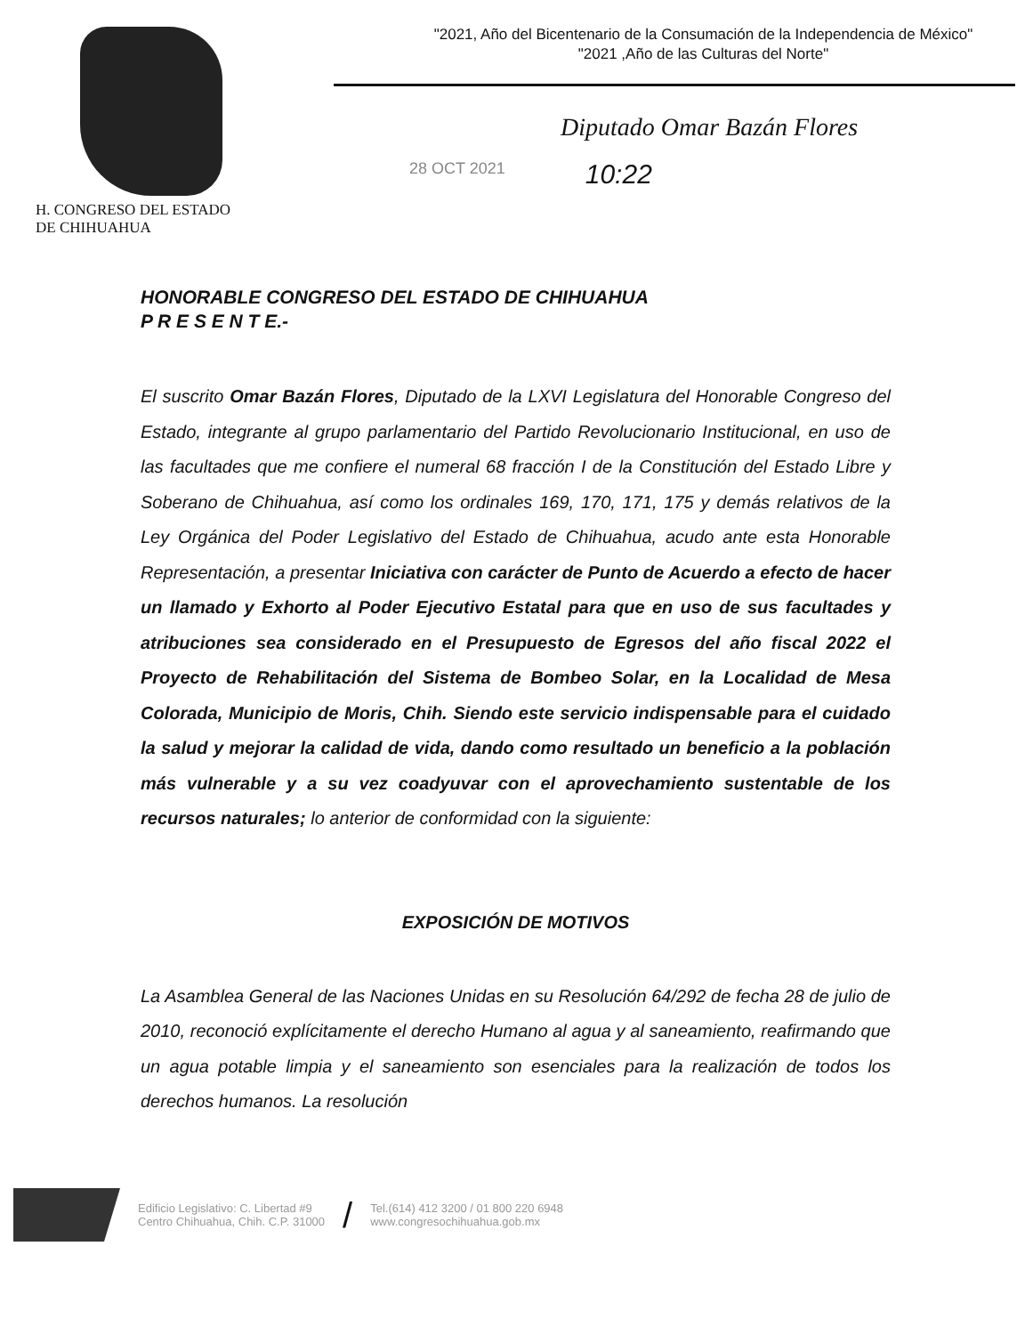H. CONGRESO DEL ESTADO
DE CHIHUAHUA
"2021, Año del Bicentenario de la Consumación de la Independencia de México"
"2021 ,Año de las Culturas del Norte"
Diputado Omar Bazán Flores
28 OCT 2021 10:22
HONORABLE CONGRESO DEL ESTADO DE CHIHUAHUA
P R E S E N T E.-
El suscrito Omar Bazán Flores, Diputado de la LXVI Legislatura del Honorable Congreso del Estado, integrante al grupo parlamentario del Partido Revolucionario Institucional, en uso de las facultades que me confiere el numeral 68 fracción I de la Constitución del Estado Libre y Soberano de Chihuahua, así como los ordinales 169, 170, 171, 175 y demás relativos de la Ley Orgánica del Poder Legislativo del Estado de Chihuahua, acudo ante esta Honorable Representación, a presentar Iniciativa con carácter de Punto de Acuerdo a efecto de hacer un llamado y Exhorto al Poder Ejecutivo Estatal para que en uso de sus facultades y atribuciones sea considerado en el Presupuesto de Egresos del año fiscal 2022 el Proyecto de Rehabilitación del Sistema de Bombeo Solar, en la Localidad de Mesa Colorada, Municipio de Moris, Chih. Siendo este servicio indispensable para el cuidado la salud y mejorar la calidad de vida, dando como resultado un beneficio a la población más vulnerable y a su vez coadyuvar con el aprovechamiento sustentable de los recursos naturales; lo anterior de conformidad con la siguiente:
EXPOSICIÓN DE MOTIVOS
La Asamblea General de las Naciones Unidas en su Resolución 64/292 de fecha 28 de julio de 2010, reconoció explícitamente el derecho Humano al agua y al saneamiento, reafirmando que un agua potable limpia y el saneamiento son esenciales para la realización de todos los derechos humanos. La resolución
Edificio Legislativo: C. Libertad #9
Centro Chihuahua, Chih. C.P. 31000
/
Tel.(614) 412 3200 / 01 800 220 6948
www.congresochihuahua.gob.mx